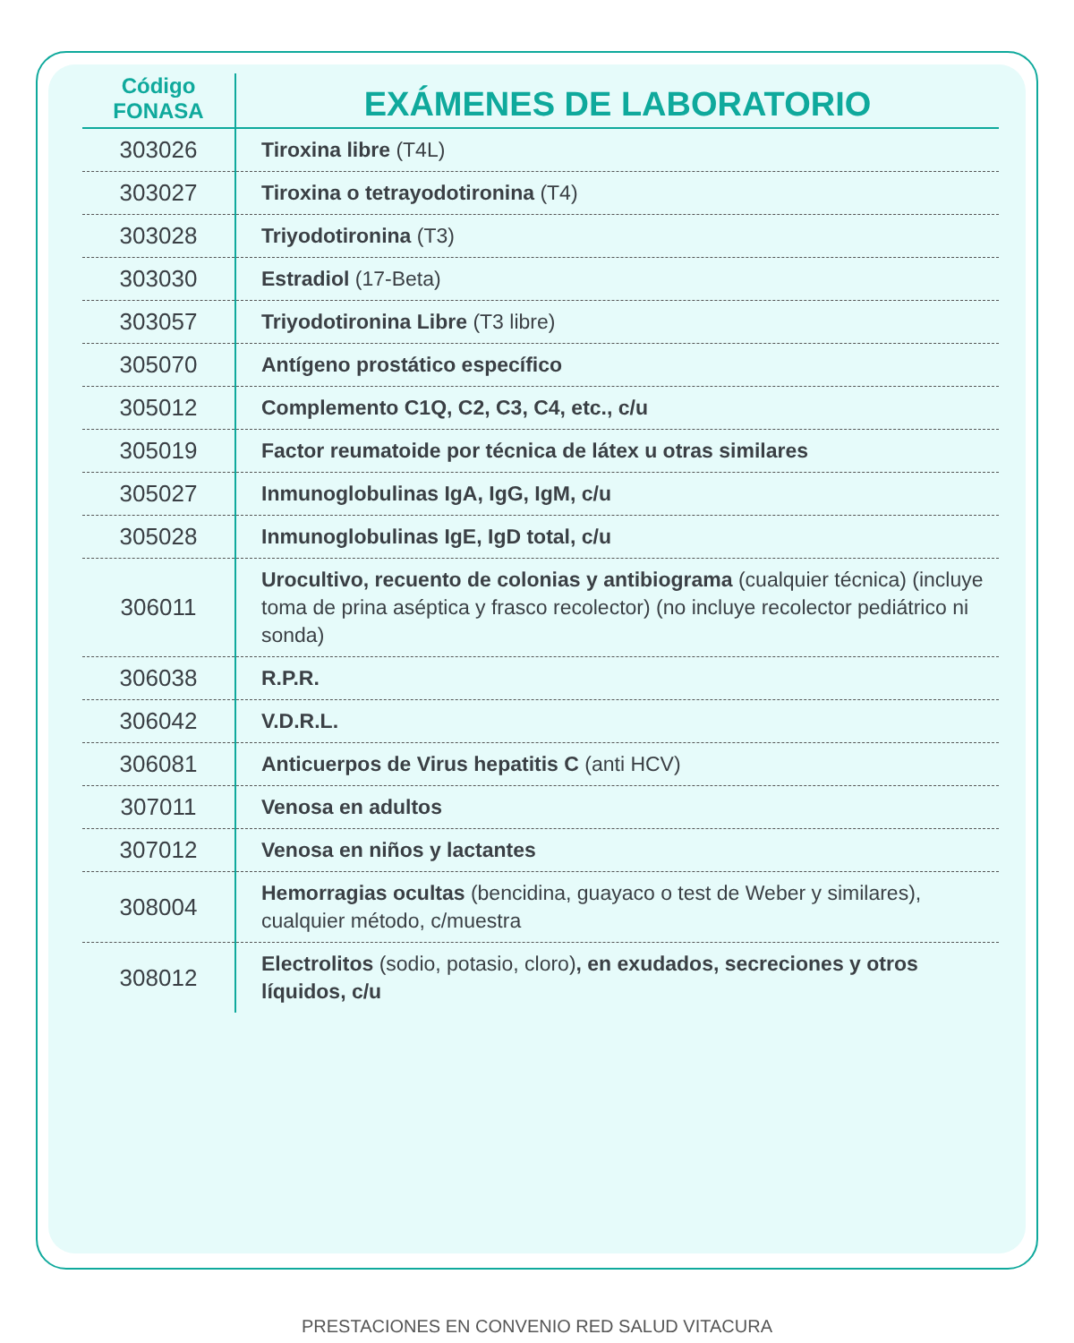| Código FONASA | EXÁMENES DE LABORATORIO |
| --- | --- |
| 303026 | Tiroxina libre (T4L) |
| 303027 | Tiroxina o tetrayodotironina (T4) |
| 303028 | Triyodotironina (T3) |
| 303030 | Estradiol (17-Beta) |
| 303057 | Triyodotironina Libre (T3 libre) |
| 305070 | Antígeno prostático específico |
| 305012 | Complemento C1Q, C2, C3, C4, etc., c/u |
| 305019 | Factor reumatoide por técnica de látex u otras similares |
| 305027 | Inmunoglobulinas IgA, IgG, IgM, c/u |
| 305028 | Inmunoglobulinas IgE, IgD total, c/u |
| 306011 | Urocultivo, recuento de colonias y antibiograma (cualquier técnica) (incluye toma de prina aséptica y frasco recolector) (no incluye recolector pediátrico ni sonda) |
| 306038 | R.P.R. |
| 306042 | V.D.R.L. |
| 306081 | Anticuerpos de Virus hepatitis C (anti HCV) |
| 307011 | Venosa en adultos |
| 307012 | Venosa en niños y lactantes |
| 308004 | Hemorragias ocultas (bencidina, guayaco o test de Weber y similares), cualquier método, c/muestra |
| 308012 | Electrolitos (sodio, potasio, cloro) , en exudados, secreciones y otros líquidos, c/u |
PRESTACIONES EN CONVENIO RED SALUD VITACURA